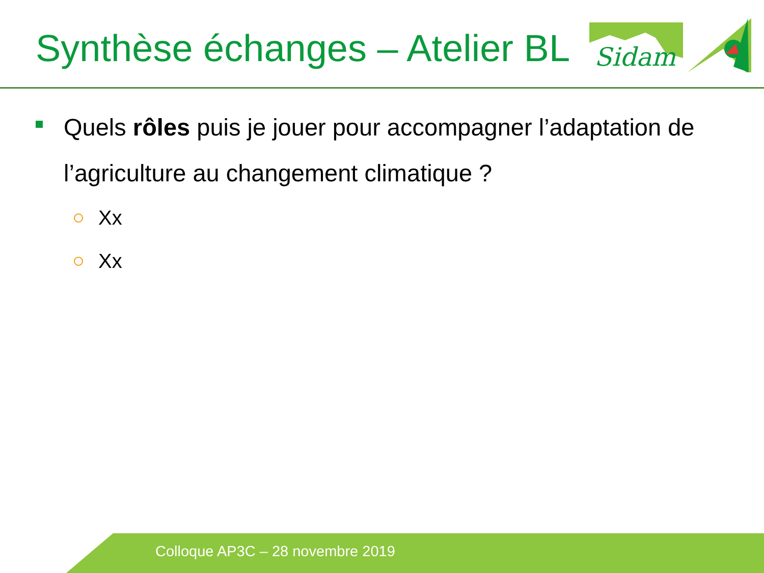Synthèse échanges – Atelier BL
Sidam
Quels rôles puis je jouer pour accompagner l’adaptation de l’agriculture au changement climatique ?
Xx
Xx
Colloque AP3C – 28 novembre 2019